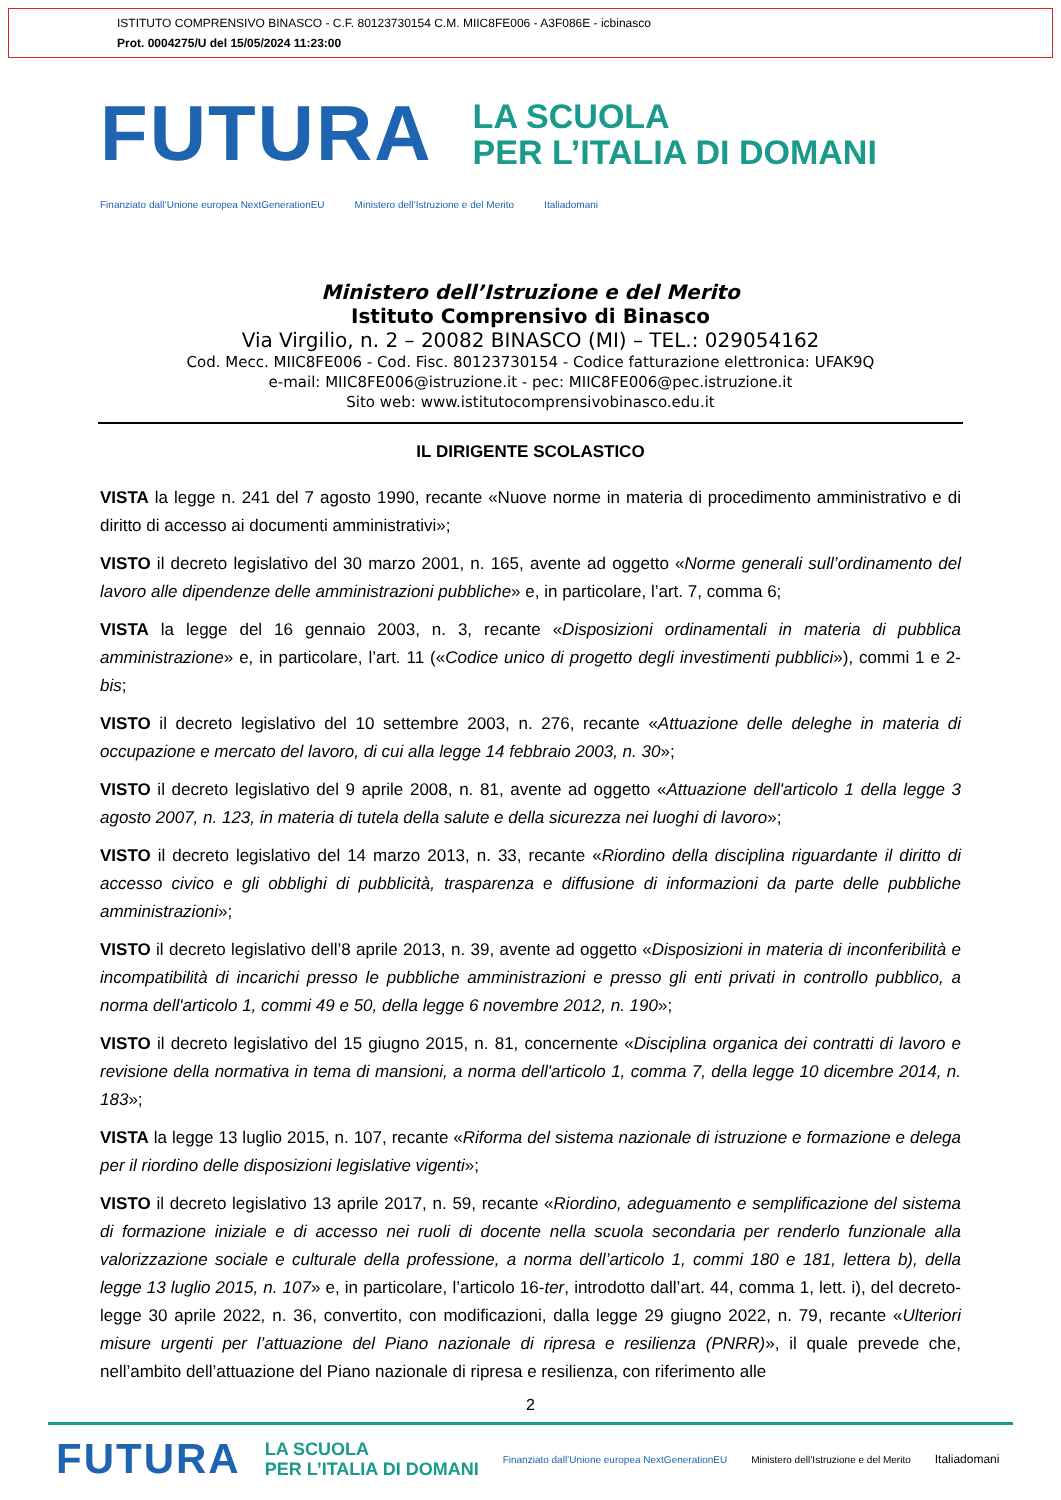ISTITUTO COMPRENSIVO BINASCO - C.F. 80123730154 C.M. MIIC8FE006 - A3F086E - icbinasco
Prot. 0004275/U del 15/05/2024 11:23:00
FUTURA LA SCUOLA
PER L’ITALIA DI DOMANI
Finanziato dall’Unione europea NextGenerationEU Ministero dell’Istruzione e del Merito Italiadomani
Ministero dell’Istruzione e del Merito
Istituto Comprensivo di Binasco
Via Virgilio, n. 2 – 20082 BINASCO (MI) – TEL.: 029054162
Cod. Mecc. MIIC8FE006 - Cod. Fisc. 80123730154 - Codice fatturazione elettronica: UFAK9Q
e-mail: MIIC8FE006@istruzione.it - pec: MIIC8FE006@pec.istruzione.it
Sito web: www.istitutocomprensivobinasco.edu.it
IL DIRIGENTE SCOLASTICO
VISTA la legge n. 241 del 7 agosto 1990, recante «Nuove norme in materia di procedimento amministrativo e di diritto di accesso ai documenti amministrativi»;
VISTO il decreto legislativo del 30 marzo 2001, n. 165, avente ad oggetto «Norme generali sull’ordinamento del lavoro alle dipendenze delle amministrazioni pubbliche» e, in particolare, l’art. 7, comma 6;
VISTA la legge del 16 gennaio 2003, n. 3, recante «Disposizioni ordinamentali in materia di pubblica amministrazione» e, in particolare, l’art. 11 («Codice unico di progetto degli investimenti pubblici»), commi 1 e 2-bis;
VISTO il decreto legislativo del 10 settembre 2003, n. 276, recante «Attuazione delle deleghe in materia di occupazione e mercato del lavoro, di cui alla legge 14 febbraio 2003, n. 30»;
VISTO il decreto legislativo del 9 aprile 2008, n. 81, avente ad oggetto «Attuazione dell'articolo 1 della legge 3 agosto 2007, n. 123, in materia di tutela della salute e della sicurezza nei luoghi di lavoro»;
VISTO il decreto legislativo del 14 marzo 2013, n. 33, recante «Riordino della disciplina riguardante il diritto di accesso civico e gli obblighi di pubblicità, trasparenza e diffusione di informazioni da parte delle pubbliche amministrazioni»;
VISTO il decreto legislativo dell’8 aprile 2013, n. 39, avente ad oggetto «Disposizioni in materia di inconferibilità e incompatibilità di incarichi presso le pubbliche amministrazioni e presso gli enti privati in controllo pubblico, a norma dell'articolo 1, commi 49 e 50, della legge 6 novembre 2012, n. 190»;
VISTO il decreto legislativo del 15 giugno 2015, n. 81, concernente «Disciplina organica dei contratti di lavoro e revisione della normativa in tema di mansioni, a norma dell'articolo 1, comma 7, della legge 10 dicembre 2014, n. 183»;
VISTA la legge 13 luglio 2015, n. 107, recante «Riforma del sistema nazionale di istruzione e formazione e delega per il riordino delle disposizioni legislative vigenti»;
VISTO il decreto legislativo 13 aprile 2017, n. 59, recante «Riordino, adeguamento e semplificazione del sistema di formazione iniziale e di accesso nei ruoli di docente nella scuola secondaria per renderlo funzionale alla valorizzazione sociale e culturale della professione, a norma dell’articolo 1, commi 180 e 181, lettera b), della legge 13 luglio 2015, n. 107» e, in particolare, l’articolo 16-ter, introdotto dall’art. 44, comma 1, lett. i), del decreto-legge 30 aprile 2022, n. 36, convertito, con modificazioni, dalla legge 29 giugno 2022, n. 79, recante «Ulteriori misure urgenti per l’attuazione del Piano nazionale di ripresa e resilienza (PNRR)», il quale prevede che, nell’ambito dell’attuazione del Piano nazionale di ripresa e resilienza, con riferimento alle
2
FUTURA LA SCUOLA
PER L’ITALIA DI DOMANI Finanziato dall’Unione europea NextGenerationEU Ministero dell’Istruzione e del Merito Italiadomani